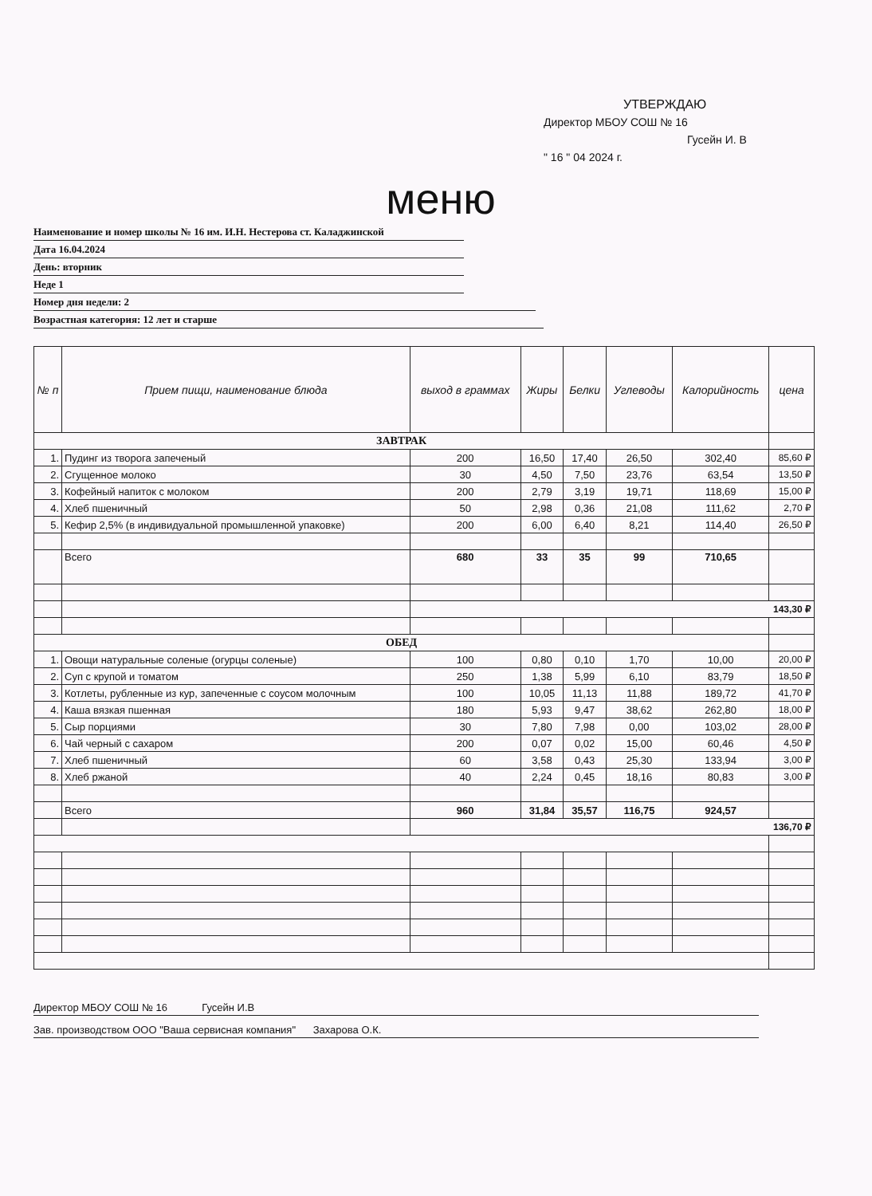УТВЕРЖДАЮ
Директор МБОУ СОШ № 16
Гусейн И. В
" 16 " 04 2024 г.
меню
Наименование и номер школы № 16 им. И.Н. Нестерова ст. Каладжинской
Дата 16.04.2024
День: вторник
Неде 1
Номер дня недели: 2
Возрастная категория: 12 лет и старше
| № п | Прием пищи, наименование блюда | выход в граммах | Жиры | Белки | Углеводы | Калорийность | цена |
| --- | --- | --- | --- | --- | --- | --- | --- |
| ЗАВТРАК | | | | | | | |
| 1. | Пудинг из творога запеченый | 200 | 16,50 | 17,40 | 26,50 | 302,40 | 85,60 ₽ |
| 2. | Сгущенное молоко | 30 | 4,50 | 7,50 | 23,76 | 63,54 | 13,50 ₽ |
| 3. | Кофейный напиток с молоком | 200 | 2,79 | 3,19 | 19,71 | 118,69 | 15,00 ₽ |
| 4. | Хлеб пшеничный | 50 | 2,98 | 0,36 | 21,08 | 111,62 | 2,70 ₽ |
| 5. | Кефир 2,5% (в индивидуальной промышленной упаковке) | 200 | 6,00 | 6,40 | 8,21 | 114,40 | 26,50 ₽ |
| | Всего | 680 | 33 | 35 | 99 | 710,65 | |
| | | 143,30 ₽ | | | | | |
| ОБЕД | | | | | | | |
| 1. | Овощи натуральные соленые (огурцы соленые) | 100 | 0,80 | 0,10 | 1,70 | 10,00 | 20,00 ₽ |
| 2. | Суп с крупой и томатом | 250 | 1,38 | 5,99 | 6,10 | 83,79 | 18,50 ₽ |
| 3. | Котлеты, рубленные из кур, запеченные с соусом молочным | 100 | 10,05 | 11,13 | 11,88 | 189,72 | 41,70 ₽ |
| 4. | Каша вязкая пшенная | 180 | 5,93 | 9,47 | 38,62 | 262,80 | 18,00 ₽ |
| 5. | Сыр порциями | 30 | 7,80 | 7,98 | 0,00 | 103,02 | 28,00 ₽ |
| 6. | Чай черный с сахаром | 200 | 0,07 | 0,02 | 15,00 | 60,46 | 4,50 ₽ |
| 7. | Хлеб пшеничный | 60 | 3,58 | 0,43 | 25,30 | 133,94 | 3,00 ₽ |
| 8. | Хлеб ржаной | 40 | 2,24 | 0,45 | 18,16 | 80,83 | 3,00 ₽ |
| | Всего | 960 | 31,84 | 35,57 | 116,75 | 924,57 | |
| | | 136,70 ₽ | | | | | |
Директор МБОУ СОШ № 16 Гусейн И.В
Зав. производством ООО "Ваша сервисная компания" Захарова О.К.